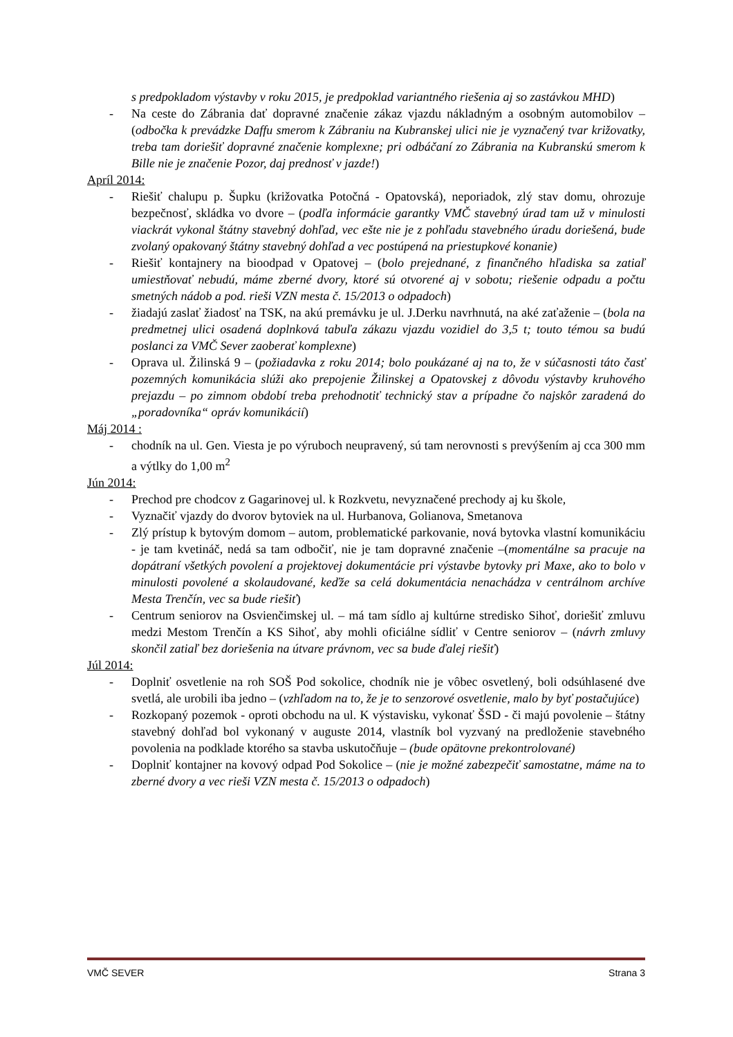s predpokladom výstavby v roku 2015, je predpoklad variantného riešenia aj so zastávkou MHD)
- Na ceste do Zábrania dať dopravné značenie zákaz vjazdu nákladným a osobným automobilov – (odbočka k prevádzke Daffu smerom k Zábraniu na Kubranskej ulici nie je vyznačený tvar križovatky, treba tam doriešiť dopravné značenie komplexne; pri odbáčaní zo Zábrania na Kubranskú smerom k Bille nie je značenie Pozor, daj prednosť v jazde!)
Apríl 2014:
- Riešiť chalupu p. Šupku (križovatka Potočná - Opatovská), neporiadok, zlý stav domu, ohrozuje bezpečnosť, skládka vo dvore – (podľa informácie garantky VMČ stavebný úrad tam už v minulosti viackrát vykonal štátny stavebný dohľad, vec ešte nie je z pohľadu stavebného úradu doriešená, bude zvolaný opakovaný štátny stavebný dohľad a vec postúpená na priestupkové konanie)
- Riešiť kontajnery na bioodpad v Opatovej – (bolo prejednané, z finančného hľadiska sa zatiaľ umiestňovať nebudú, máme zberné dvory, ktoré sú otvorené aj v sobotu; riešenie odpadu a počtu smetných nádob a pod. rieši VZN mesta č. 15/2013 o odpadoch)
- žiadajú zaslať žiadosť na TSK, na akú premávku je ul. J.Derku navrhnutá, na aké zaťaženie – (bola na predmetnej ulici osadená doplnková tabuľa zákazu vjazdu vozidiel do 3,5 t; touto témou sa budú poslanci za VMČ Sever zaoberať komplexne)
- Oprava ul. Žilinská 9 – (požiadavka z roku 2014; bolo poukázané aj na to, že v súčasnosti táto časť pozemných komunikácia slúži ako prepojenie Žilinskej a Opatovskej z dôvodu výstavby kruhového prejazdu – po zimnom období treba prehodnotiť technický stav a prípadne čo najskôr zaradená do „poradovníka“ opráv komunikácií)
Máj 2014 :
- chodník na ul. Gen. Viesta je po výruboch neupravený, sú tam nerovnosti s prevýšením aj cca 300 mm a výtlky do 1,00 m<sup>2</sup>
Jún 2014:
- Prechod pre chodcov z Gagarinovej ul. k Rozkvetu, nevyznačené prechody aj ku škole,
- Vyznačiť vjazdy do dvorov bytoviek na ul. Hurbanova, Golianova, Smetanova
- Zlý prístup k bytovým domom – autom, problematické parkovanie, nová bytovka vlastní komunikáciu - je tam kvetináč, nedá sa tam odbočiť, nie je tam dopravné značenie –(momentálne sa pracuje na dopátraní všetkých povolení a projektovej dokumentácie pri výstavbe bytovky pri Maxe, ako to bolo v minulosti povolené a skolaudované, keďže sa celá dokumentácia nenachádza v centrálnom archíve Mesta Trenčín, vec sa bude riešiť)
- Centrum seniorov na Osvienčimskej ul. – má tam sídlo aj kultúrne stredisko Sihoť, doriešiť zmluvu medzi Mestom Trenčín a KS Sihoť, aby mohli oficiálne sídliť v Centre seniorov – (návrh zmluvy skončil zatiaľ bez doriešenia na útvare právnom, vec sa bude ďalej riešiť)
Júl 2014:
- Doplniť osvetlenie na roh SOŠ Pod sokolice, chodník nie je vôbec osvetlený, boli odsúhlasené dve svetlá, ale urobili iba jedno – (vzhľadom na to, že je to senzorové osvetlenie, malo by byť postačujúce)
- Rozkopaný pozemok - oproti obchodu na ul. K výstavisku, vykonať ŠSD - či majú povolenie – štátny stavebný dohľad bol vykonaný v auguste 2014, vlastník bol vyzvaný na predloženie stavebného povolenia na podklade ktorého sa stavba uskutočňuje – (bude opätovne prekontrolované)
- Doplniť kontajner na kovový odpad Pod Sokolice – (nie je možné zabezpečiť samostatne, máme na to zberné dvory a vec rieši VZN mesta č. 15/2013 o odpadoch)
VMČ SEVER Strana 3